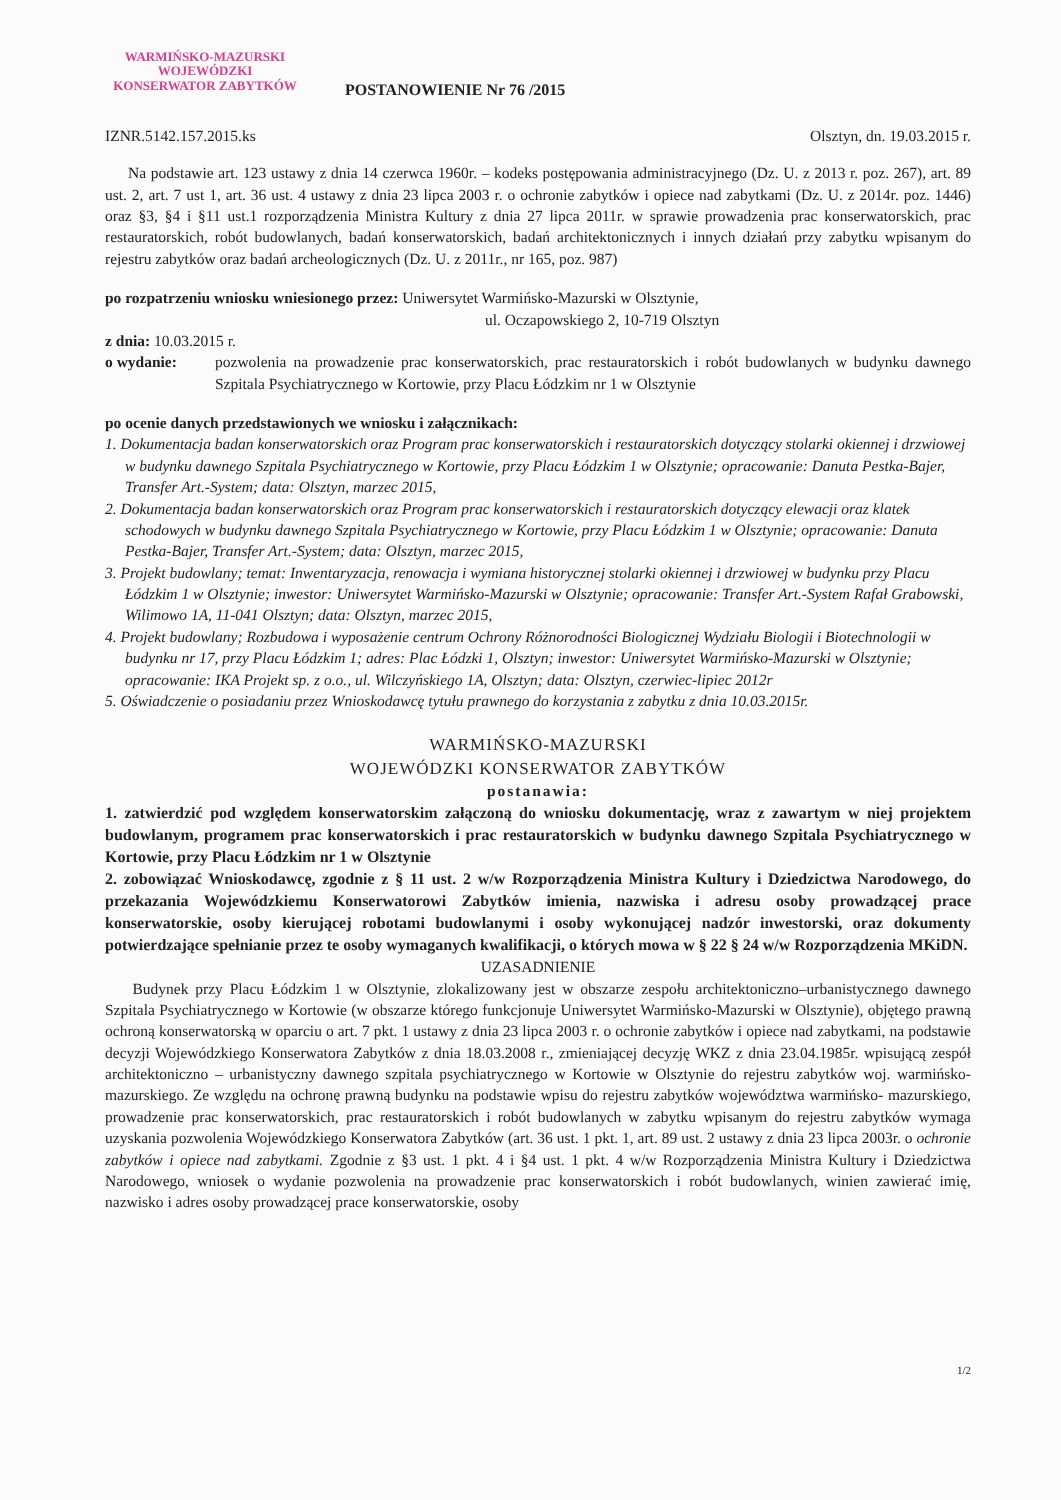WARMIŃSKO-MAZURSKI
WOJEWÓDZKI
KONSERWATOR ZABYTKÓW
POSTANOWIENIE Nr 76 /2015
IZNR.5142.157.2015.ks Olsztyn, dn. 19.03.2015 r.
Na podstawie art. 123 ustawy z dnia 14 czerwca 1960r. – kodeks postępowania administracyjnego (Dz. U. z 2013 r. poz. 267), art. 89 ust. 2, art. 7 ust 1, art. 36 ust. 4 ustawy z dnia 23 lipca 2003 r. o ochronie zabytków i opiece nad zabytkami (Dz. U. z 2014r. poz. 1446) oraz §3, §4 i §11 ust.1 rozporządzenia Ministra Kultury z dnia 27 lipca 2011r. w sprawie prowadzenia prac konserwatorskich, prac restauratorskich, robót budowlanych, badań konserwatorskich, badań architektonicznych i innych działań przy zabytku wpisanym do rejestru zabytków oraz badań archeologicznych (Dz. U. z 2011r., nr 165, poz. 987)
po rozpatrzeniu wniosku wniesionego przez: Uniwersytet Warmińsko-Mazurski w Olsztynie,
ul. Oczapowskiego 2, 10-719 Olsztyn
z dnia: 10.03.2015 r.
o wydanie: pozwolenia na prowadzenie prac konserwatorskich, prac restauratorskich i robót budowlanych w budynku dawnego Szpitala Psychiatrycznego w Kortowie, przy Placu Łódzkim nr 1 w Olsztynie
po ocenie danych przedstawionych we wniosku i załącznikach:
1. Dokumentacja badan konserwatorskich oraz Program prac konserwatorskich i restauratorskich dotyczący stolarki okiennej i drzwiowej w budynku dawnego Szpitala Psychiatrycznego w Kortowie, przy Placu Łódzkim 1 w Olsztynie; opracowanie: Danuta Pestka-Bajer, Transfer Art.-System; data: Olsztyn, marzec 2015,
2. Dokumentacja badan konserwatorskich oraz Program prac konserwatorskich i restauratorskich dotyczący elewacji oraz klatek schodowych w budynku dawnego Szpitala Psychiatrycznego w Kortowie, przy Placu Łódzkim 1 w Olsztynie; opracowanie: Danuta Pestka-Bajer, Transfer Art.-System; data: Olsztyn, marzec 2015,
3. Projekt budowlany; temat: Inwentaryzacja, renowacja i wymiana historycznej stolarki okiennej i drzwiowej w budynku przy Placu Łódzkim 1 w Olsztynie; inwestor: Uniwersytet Warmińsko-Mazurski w Olsztynie; opracowanie: Transfer Art.-System Rafał Grabowski, Wilimowo 1A, 11-041 Olsztyn; data: Olsztyn, marzec 2015,
4. Projekt budowlany; Rozbudowa i wyposażenie centrum Ochrony Różnorodności Biologicznej Wydziału Biologii i Biotechnologii w budynku nr 17, przy Placu Łódzkim 1; adres: Plac Łódzki 1, Olsztyn; inwestor: Uniwersytet Warmińsko-Mazurski w Olsztynie; opracowanie: IKA Projekt sp. z o.o., ul. Wilczyńskiego 1A, Olsztyn; data: Olsztyn, czerwiec-lipiec 2012r
5. Oświadczenie o posiadaniu przez Wnioskodawcę tytułu prawnego do korzystania z zabytku z dnia 10.03.2015r.
WARMIŃSKO-MAZURSKI
WOJEWÓDZKI KONSERWATOR ZABYTKÓW
postanawia:
1. zatwierdzić pod względem konserwatorskim załączoną do wniosku dokumentację, wraz z zawartym w niej projektem budowlanym, programem prac konserwatorskich i prac restauratorskich w budynku dawnego Szpitala Psychiatrycznego w Kortowie, przy Placu Łódzkim nr 1 w Olsztynie
2. zobowiązać Wnioskodawcę, zgodnie z § 11 ust. 2 w/w Rozporządzenia Ministra Kultury i Dziedzictwa Narodowego, do przekazania Wojewódzkiemu Konserwatorowi Zabytków imienia, nazwiska i adresu osoby prowadzącej prace konserwatorskie, osoby kierującej robotami budowlanymi i osoby wykonującej nadzór inwestorski, oraz dokumenty potwierdzające spełnianie przez te osoby wymaganych kwalifikacji, o których mowa w § 22 § 24 w/w Rozporządzenia MKiDN.
UZASADNIENIE
Budynek przy Placu Łódzkim 1 w Olsztynie, zlokalizowany jest w obszarze zespołu architektoniczno–urbanistycznego dawnego Szpitala Psychiatrycznego w Kortowie (w obszarze którego funkcjonuje Uniwersytet Warmińsko-Mazurski w Olsztynie), objętego prawną ochroną konserwatorską w oparciu o art. 7 pkt. 1 ustawy z dnia 23 lipca 2003 r. o ochronie zabytków i opiece nad zabytkami, na podstawie decyzji Wojewódzkiego Konserwatora Zabytków z dnia 18.03.2008 r., zmieniającej decyzję WKZ z dnia 23.04.1985r. wpisującą zespół architektoniczno – urbanistyczny dawnego szpitala psychiatrycznego w Kortowie w Olsztynie do rejestru zabytków woj. warmińsko-mazurskiego. Ze względu na ochronę prawną budynku na podstawie wpisu do rejestru zabytków województwa warmińsko- mazurskiego, prowadzenie prac konserwatorskich, prac restauratorskich i robót budowlanych w zabytku wpisanym do rejestru zabytków wymaga uzyskania pozwolenia Wojewódzkiego Konserwatora Zabytków (art. 36 ust. 1 pkt. 1, art. 89 ust. 2 ustawy z dnia 23 lipca 2003r. o ochronie zabytków i opiece nad zabytkami. Zgodnie z §3 ust. 1 pkt. 4 i §4 ust. 1 pkt. 4 w/w Rozporządzenia Ministra Kultury i Dziedzictwa Narodowego, wniosek o wydanie pozwolenia na prowadzenie prac konserwatorskich i robót budowlanych, winien zawierać imię, nazwisko i adres osoby prowadzącej prace konserwatorskie, osoby
1/2